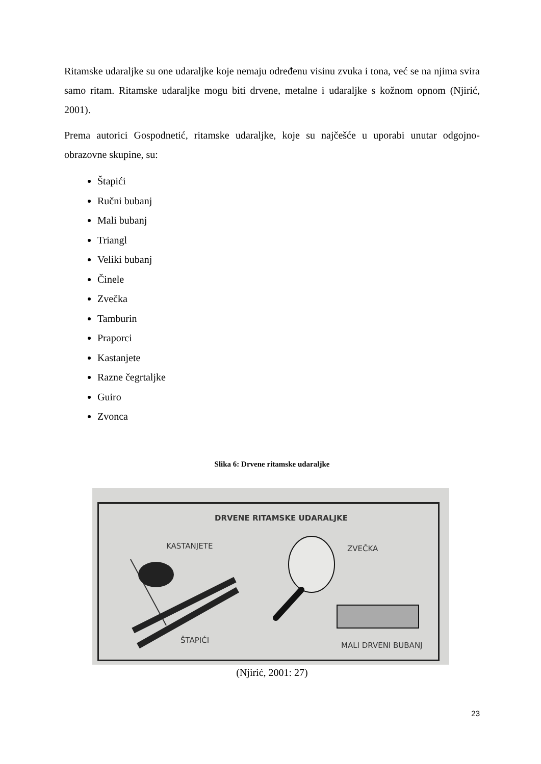Ritamske udaraljke su one udaraljke koje nemaju određenu visinu zvuka i tona, već se na njima svira samo ritam. Ritamske udaraljke mogu biti drvene, metalne i udaraljke s kožnom opnom (Njirić, 2001).
Prema autorici Gospodnetić, ritamske udaraljke, koje su najčešće u uporabi unutar odgojno-obrazovne skupine, su:
Štapići
Ručni bubanj
Mali bubanj
Triangl
Veliki bubanj
Činele
Zvečka
Tamburin
Praporci
Kastanjete
Razne čegrtaljke
Guiro
Zvonca
Slika 6: Drvene ritamske udaraljke
DRVENE RITAMSKE UDARALJKE
KASTANJETE ZVEČKA
ŠTAPIĆI
MALI DRVENI BUBANJ
(Njirić, 2001: 27)
23